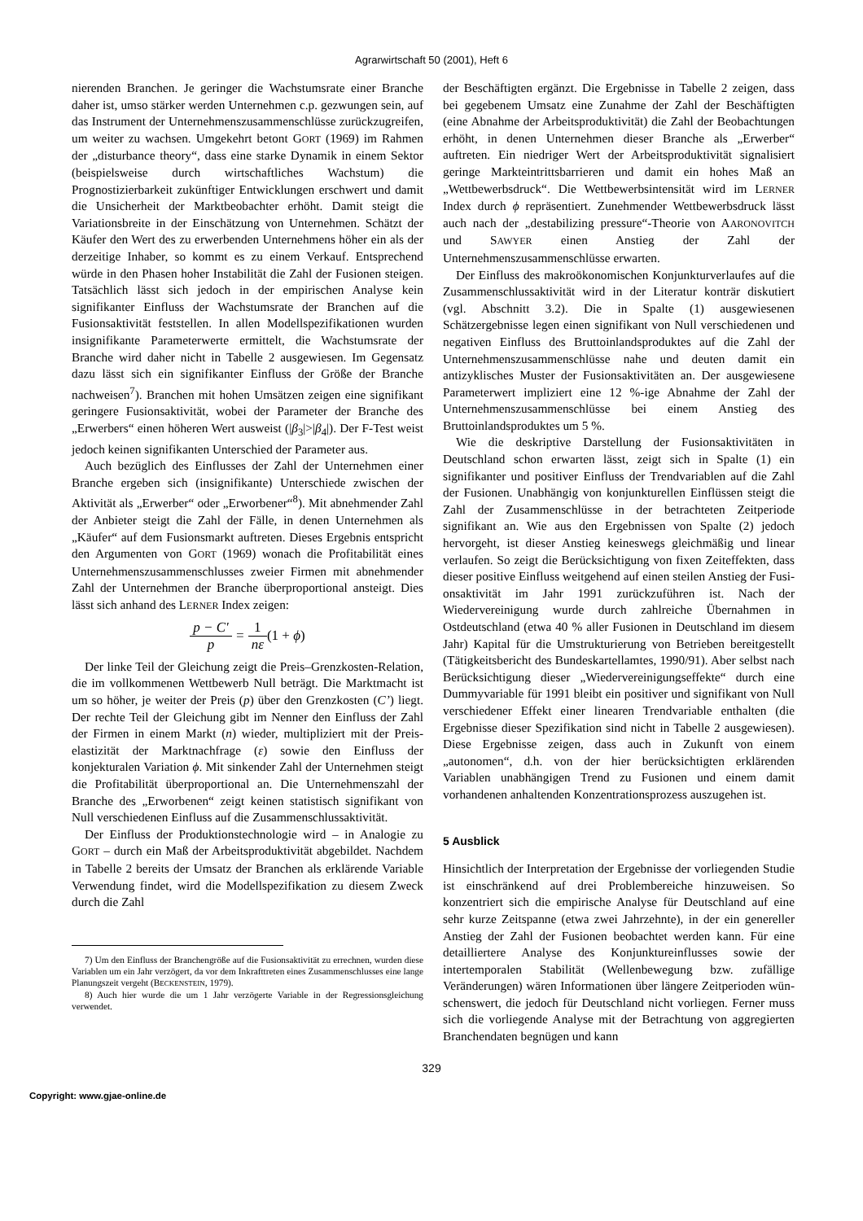Agrarwirtschaft 50 (2001), Heft 6
nierenden Branchen. Je geringer die Wachstumsrate einer Branche daher ist, umso stärker werden Unternehmen c.p. gezwungen sein, auf das Instrument der Unternehmens­zusammenschlüsse zurückzugreifen, um weiter zu wachsen. Umgekehrt betont GORT (1969) im Rahmen der „disturbance theory“, dass eine starke Dynamik in einem Sektor (beispielsweise durch wirtschaftliches Wachstum) die Prognostizierbarkeit zukünftiger Entwicklungen er­schwert und damit die Unsicherheit der Marktbeobachter erhöht. Damit steigt die Variationsbreite in der Einschät­zung von Unternehmen. Schätzt der Käufer den Wert des zu erwerbenden Unternehmens höher ein als der derzeitige Inhaber, so kommt es zu einem Verkauf. Entsprechend würde in den Phasen hoher Instabilität die Zahl der Fusio­nen steigen. Tatsächlich lässt sich jedoch in der empiri­schen Analyse kein signifikanter Einfluss der Wachstums­rate der Branchen auf die Fusionsaktivität feststellen. In allen Modellspezifikationen wurden insignifikante Para­meterwerte ermittelt, die Wachstumsrate der Branche wird daher nicht in Tabelle 2 ausgewiesen. Im Gegensatz dazu lässt sich ein signifikanter Einfluss der Größe der Branche nachweisen<sup>7</sup>). Branchen mit hohen Umsätzen zeigen eine signifikant geringere Fusionsaktivität, wobei der Parameter der Branche des „Erwerbers“ einen höheren Wert ausweist (|β<sub>3</sub>|>|β<sub>4</sub>|). Der F-Test weist jedoch keinen signifikanten Unterschied der Parameter aus.
Auch bezüglich des Einflusses der Zahl der Unternehmen einer Branche ergeben sich (insignifikante) Unterschiede zwischen der Aktivität als „Erwerber“ oder „Erworbener“<sup>8</sup>). Mit abnehmender Zahl der Anbieter steigt die Zahl der Fälle, in denen Unternehmen als „Käufer“ auf dem Fusi­onsmarkt auftreten. Dieses Ergebnis entspricht den Argu­menten von GORT (1969) wonach die Profitabilität eines Unternehmenszusammenschlusses zweier Firmen mit ab­nehmender Zahl der Unternehmen der Branche überpro­portional ansteigt. Dies lässt sich anhand des LERNER Index zeigen:
p − C' p = 1 nε(1 + ϕ)
Der linke Teil der Gleichung zeigt die Preis–Grenzkos­ten-Relation, die im vollkommenen Wettbewerb Null be­trägt. Die Marktmacht ist um so höher, je weiter der Preis (p) über den Grenzkosten (C’) liegt. Der rechte Teil der Gleichung gibt im Nenner den Einfluss der Zahl der Firmen in einem Markt (n) wieder, multipliziert mit der Preis­elastizität der Marktnachfrage (ε) sowie den Einfluss der konjekturalen Variation ϕ. Mit sinkender Zahl der Unter­nehmen steigt die Profitabilität überproportional an. Die Unternehmenszahl der Branche des „Erworbenen“ zeigt keinen statistisch signifikant von Null verschiedenen Ein­fluss auf die Zusammenschlussaktivität.
Der Einfluss der Produktionstechnologie wird – in Ana­logie zu GORT – durch ein Maß der Arbeitsproduktivität abgebildet. Nachdem in Tabelle 2 bereits der Umsatz der Branchen als erklärende Variable Verwendung findet, wird die Modellspezifikation zu diesem Zweck durch die Zahl
7) Um den Einfluss der Branchengröße auf die Fusionsaktivität zu er­rechnen, wurden diese Variablen um ein Jahr verzögert, da vor dem In­krafttreten eines Zusammenschlusses eine lange Planungszeit vergeht (BECKENSTEIN, 1979).
8) Auch hier wurde die um 1 Jahr verzögerte Variable in der Regres­sionsgleichung verwendet.
der Beschäftigten ergänzt. Die Ergebnisse in Tabelle 2 zei­gen, dass bei gegebenem Umsatz eine Zunahme der Zahl der Beschäftigten (eine Abnahme der Arbeitsproduktivität) die Zahl der Beobachtungen erhöht, in denen Unternehmen dieser Branche als „Erwerber“ auftreten. Ein niedriger Wert der Arbeitsproduktivität signalisiert geringe Markteintritts­barrieren und damit ein hohes Maß an „Wettbewerbs­druck“. Die Wettbewerbsintensität wird im LERNER Index durch ϕ repräsentiert. Zunehmender Wettbewerbsdruck lässt auch nach der „destabilizing pressure“-Theorie von AARONOVITCH und SAWYER einen Anstieg der Zahl der Unternehmenszusammenschlüsse erwarten.
Der Einfluss des makroökonomischen Konjunkturverlau­fes auf die Zusammenschlussaktivität wird in der Literatur konträr diskutiert (vgl. Abschnitt 3.2). Die in Spalte (1) ausgewiesenen Schätzergebnisse legen einen signifikant von Null verschiedenen und negativen Einfluss des Brutto­inlandsproduktes auf die Zahl der Unternehmenszusam­menschlüsse nahe und deuten damit ein antizyklisches Muster der Fusionsaktivitäten an. Der ausgewiesene Para­meterwert impliziert eine 12 %-ige Abnahme der Zahl der Unternehmenszusammenschlüsse bei einem Anstieg des Bruttoinlandsproduktes um 5 %.
Wie die deskriptive Darstellung der Fusionsaktivitäten in Deutschland schon erwarten lässt, zeigt sich in Spalte (1) ein signifikanter und positiver Einfluss der Trendvariablen auf die Zahl der Fusionen. Unabhängig von konjunkturellen Einflüssen steigt die Zahl der Zusammenschlüsse in der betrachteten Zeitperiode signifikant an. Wie aus den Ergeb­nissen von Spalte (2) jedoch hervorgeht, ist dieser Anstieg keineswegs gleichmäßig und linear verlaufen. So zeigt die Berücksichtigung von fixen Zeiteffekten, dass dieser posi­tive Einfluss weitgehend auf einen steilen Anstieg der Fusi­onsaktivität im Jahr 1991 zurückzuführen ist. Nach der Wiedervereinigung wurde durch zahlreiche Übernahmen in Ostdeutschland (etwa 40 % aller Fusionen in Deutschland im diesem Jahr) Kapital für die Umstrukturierung von Be­trieben bereitgestellt (Tätigkeitsbericht des Bundeskartell­amtes, 1990/91). Aber selbst nach Berücksichtigung dieser „Wiedervereinigungseffekte“ durch eine Dummyvariable für 1991 bleibt ein positiver und signifikant von Null ver­schiedener Effekt einer linearen Trendvariable enthalten (die Ergebnisse dieser Spezifikation sind nicht in Tabelle 2 ausgewiesen). Diese Ergebnisse zeigen, dass auch in Zu­kunft von einem „autonomen“, d.h. von der hier berück­sichtigten erklärenden Variablen unabhängigen Trend zu Fusionen und einem damit vorhandenen anhaltenden Kon­zentrationsprozess auszugehen ist.
5 Ausblick
Hinsichtlich der Interpretation der Ergebnisse der vorlie­genden Studie ist einschränkend auf drei Problembereiche hinzuweisen. So konzentriert sich die empirische Analyse für Deutschland auf eine sehr kurze Zeitspanne (etwa zwei Jahrzehnte), in der ein genereller Anstieg der Zahl der Fu­sionen beobachtet werden kann. Für eine detailliertere Analyse des Konjunktureinflusses sowie der intertempora­len Stabilität (Wellenbewegung bzw. zufällige Veränderun­gen) wären Informationen über längere Zeitperioden wün­schenswert, die jedoch für Deutschland nicht vorliegen. Ferner muss sich die vorliegende Analyse mit der Betrach­tung von aggregierten Branchendaten begnügen und kann
329
Copyright: www.gjae-online.de